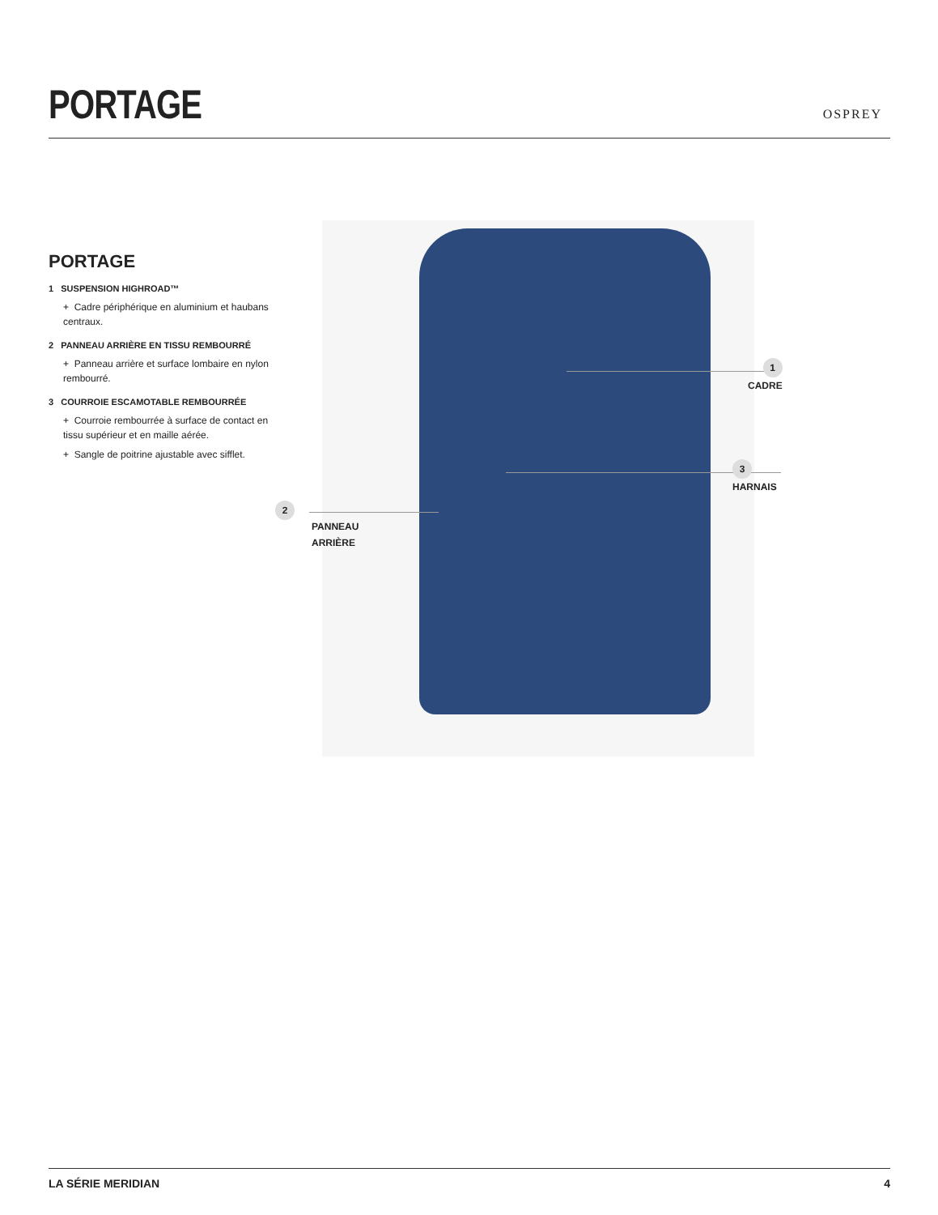PORTAGE
OSPREY
PORTAGE
1 SUSPENSION HIGHROAD™
+ Cadre périphérique en aluminium et haubans centraux.
2 PANNEAU ARRIÈRE EN TISSU REMBOURRÉ
+ Panneau arrière et surface lombaire en nylon rembourré.
3 COURROIE ESCAMOTABLE REMBOURRÉE
+ Courroie rembourrée à surface de contact en tissu supérieur et en maille aérée.
+ Sangle de poitrine ajustable avec sifflet.
1
CADRE
3
HARNAIS
2
PANNEAU
ARRIÈRE
LA SÉRIE MERIDIAN 4